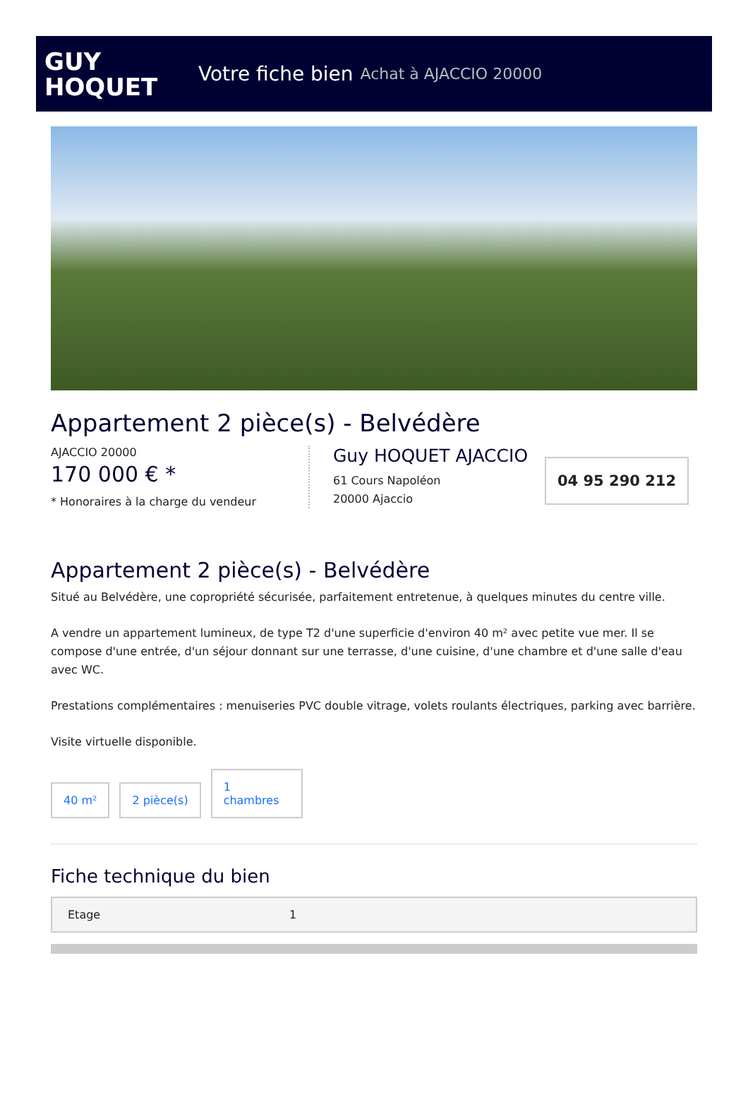GUY
HOQUET
Votre fiche bien Achat à AJACCIO 20000
Appartement 2 pièce(s) - Belvédère
AJACCIO 20000
170 000 € *
* Honoraires à la charge du vendeur
Guy HOQUET AJACCIO
61 Cours Napoléon
20000 Ajaccio
04 95 290 212
Appartement 2 pièce(s) - Belvédère
Situé au Belvédère, une copropriété sécurisée, parfaitement entretenue, à quelques minutes du centre ville.
A vendre un appartement lumineux, de type T2 d'une superficie d'environ 40 m² avec petite vue mer. Il se compose d'une entrée, d'un séjour donnant sur une terrasse, d'une cuisine, d'une chambre et d'une salle d'eau avec WC.
Prestations complémentaires : menuiseries PVC double vitrage, volets roulants électriques, parking avec barrière.
Visite virtuelle disponible.
40 m²
2 pièce(s)
1
chambres
Fiche technique du bien
| Etage | 1 |